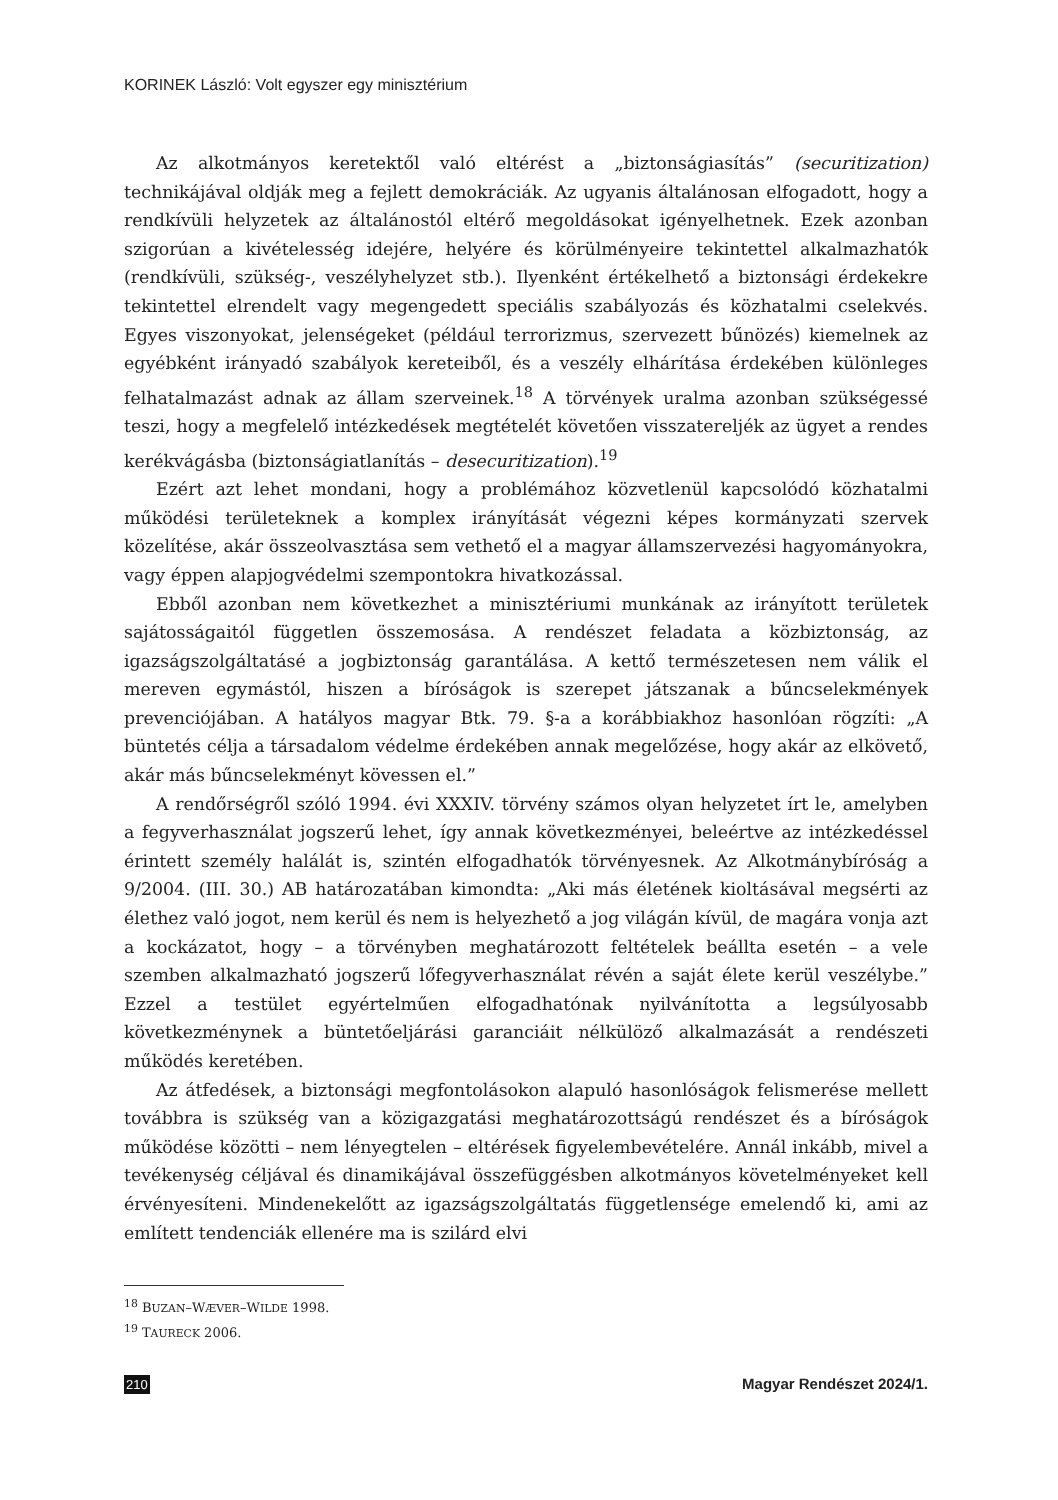KORINEK László: Volt egyszer egy minisztérium
Az alkotmányos keretektől való eltérést a „biztonságiasítás” (securitization) technikájával oldják meg a fejlett demokráciák. Az ugyanis általánosan elfogadott, hogy a rendkívüli helyzetek az általánostól eltérő megoldásokat igényelhetnek. Ezek azonban szigorúan a kivételesség idejére, helyére és körülményeire tekintettel alkalmazhatók (rendkívüli, szükség-, veszélyhelyzet stb.). Ilyenként értékelhető a biztonsági érdekekre tekintettel elrendelt vagy megengedett speciális szabályozás és közhatalmi cselekvés. Egyes viszonyokat, jelenségeket (például terrorizmus, szervezett bűnözés) kiemelnek az egyébként irányadó szabályok kereteiből, és a veszély elhárítása érdekében különleges felhatalmazást adnak az állam szerveinek.<sup>18</sup> A törvények uralma azonban szükségessé teszi, hogy a megfelelő intézkedések megtételét követően visszatereljék az ügyet a rendes kerékvágásba (biztonságiatlanítás – desecuritization).<sup>19</sup>
Ezért azt lehet mondani, hogy a problémához közvetlenül kapcsolódó közhatalmi működési területeknek a komplex irányítását végezni képes kormányzati szervek közelítése, akár összeolvasztása sem vethető el a magyar államszervezési hagyományokra, vagy éppen alapjogvédelmi szempontokra hivatkozással.
Ebből azonban nem következhet a minisztériumi munkának az irányított területek sajátosságaitól független összemosása. A rendészet feladata a közbiztonság, az igazságszolgáltatásé a jogbiztonság garantálása. A kettő természetesen nem válik el mereven egymástól, hiszen a bíróságok is szerepet játszanak a bűncselekmények prevenciójában. A hatályos magyar Btk. 79. §-a a korábbiakhoz hasonlóan rögzíti: „A büntetés célja a társadalom védelme érdekében annak megelőzése, hogy akár az elkövető, akár más bűncselekményt kövessen el.”
A rendőrségről szóló 1994. évi XXXIV. törvény számos olyan helyzetet írt le, amelyben a fegyverhasználat jogszerű lehet, így annak következményei, beleértve az intézkedéssel érintett személy halálát is, szintén elfogadhatók törvényesnek. Az Alkotmánybíróság a 9/2004. (III. 30.) AB határozatában kimondta: „Aki más életének kioltásával megsérti az élethez való jogot, nem kerül és nem is helyezhető a jog világán kívül, de magára vonja azt a kockázatot, hogy – a törvényben meghatározott feltételek beállta esetén – a vele szemben alkalmazható jogszerű lőfegyverhasználat révén a saját élete kerül veszélybe.” Ezzel a testület egyértelműen elfogadhatónak nyilvánította a legsúlyosabb következménynek a büntetőeljárási garanciáit nélkülöző alkalmazását a rendészeti működés keretében.
Az átfedések, a biztonsági megfontolásokon alapuló hasonlóságok felismerése mellett továbbra is szükség van a közigazgatási meghatározottságú rendészet és a bíróságok működése közötti – nem lényegtelen – eltérések figyelembevételére. Annál inkább, mivel a tevékenység céljával és dinamikájával összefüggésben alkotmányos követelményeket kell érvényesíteni. Mindenekelőtt az igazságszolgáltatás függetlensége emelendő ki, ami az említett tendenciák ellenére ma is szilárd elvi
<sup>18</sup> BUZAN–WÆVER–WILDE 1998.
<sup>19</sup> TAURECK 2006.
210 Magyar Rendészet 2024/1.